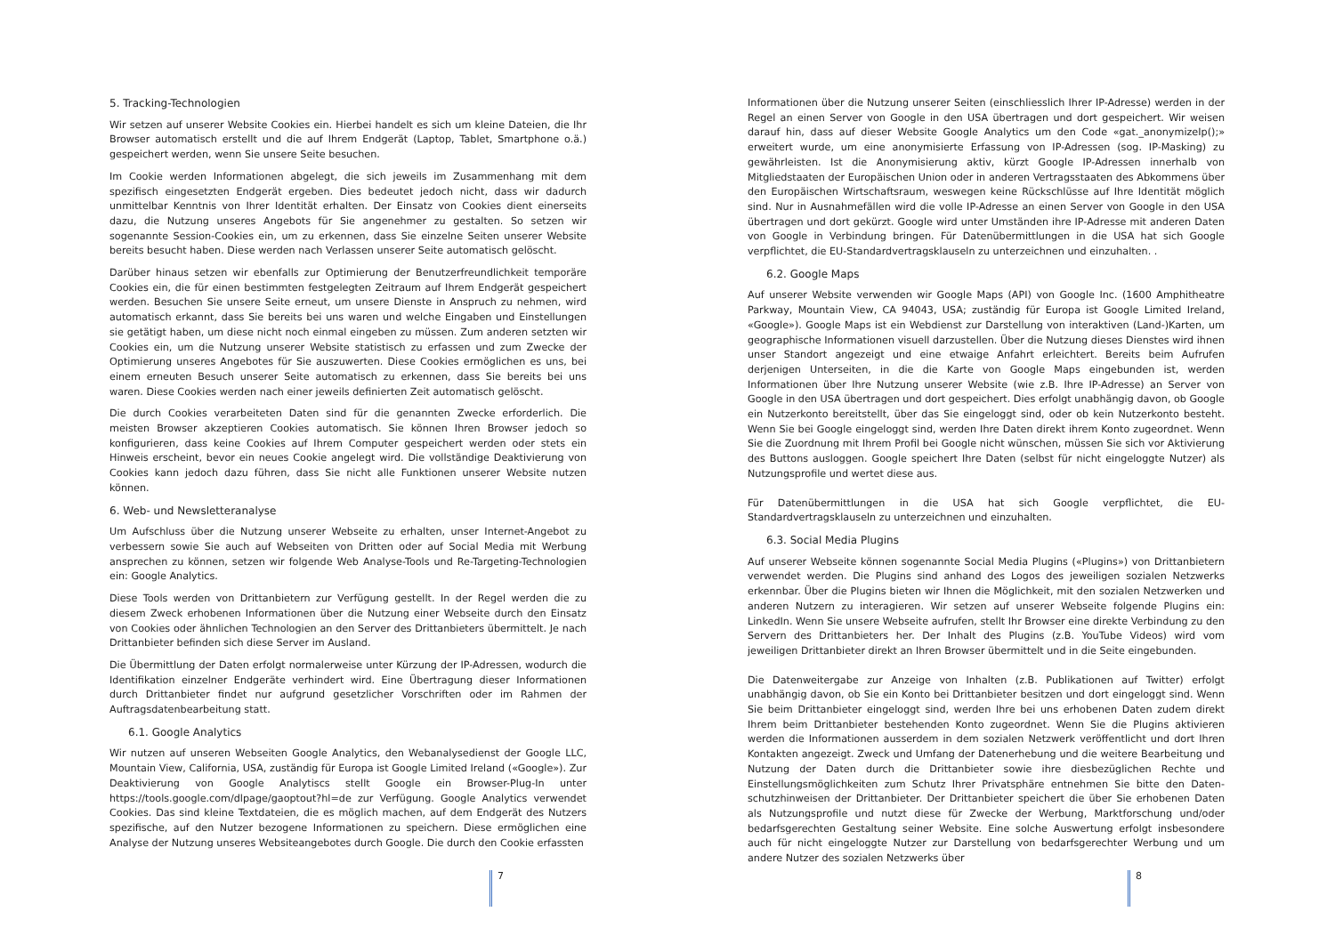5. Tracking-Technologien
Wir setzen auf unserer Website Cookies ein. Hierbei handelt es sich um kleine Dateien, die Ihr Browser automatisch erstellt und die auf Ihrem Endgerät (Laptop, Tablet, Smartphone o.ä.) gespeichert werden, wenn Sie unsere Seite besuchen.
Im Cookie werden Informationen abgelegt, die sich jeweils im Zusammenhang mit dem spezifisch eingesetzten Endgerät ergeben. Dies bedeutet jedoch nicht, dass wir dadurch unmittelbar Kenntnis von Ihrer Identität erhalten. Der Einsatz von Cookies dient einerseits dazu, die Nutzung unseres Angebots für Sie angenehmer zu gestalten. So setzen wir sogenannte Session-Cookies ein, um zu erkennen, dass Sie einzelne Seiten unserer Website bereits besucht haben. Diese werden nach Verlassen unserer Seite automatisch gelöscht.
Darüber hinaus setzen wir ebenfalls zur Optimierung der Benutzerfreundlichkeit temporäre Cookies ein, die für einen bestimmten festgelegten Zeitraum auf Ihrem Endgerät gespeichert werden. Besuchen Sie unsere Seite erneut, um unsere Dienste in Anspruch zu nehmen, wird automatisch erkannt, dass Sie bereits bei uns waren und welche Eingaben und Einstellungen sie getätigt haben, um diese nicht noch einmal eingeben zu müssen. Zum anderen setzten wir Cookies ein, um die Nutzung unserer Website statistisch zu erfassen und zum Zwecke der Optimierung unseres Angebotes für Sie auszuwerten. Diese Cookies ermöglichen es uns, bei einem erneuten Besuch unserer Seite automatisch zu erkennen, dass Sie bereits bei uns waren. Diese Cookies werden nach einer jeweils definierten Zeit automatisch gelöscht.
Die durch Cookies verarbeiteten Daten sind für die genannten Zwecke erforderlich. Die meisten Browser akzeptieren Cookies automatisch. Sie können Ihren Browser jedoch so konfigurieren, dass keine Cookies auf Ihrem Computer gespeichert werden oder stets ein Hinweis erscheint, bevor ein neues Cookie angelegt wird. Die vollständige Deaktivierung von Cookies kann jedoch dazu führen, dass Sie nicht alle Funktionen unserer Website nutzen können.
6. Web- und Newsletteranalyse
Um Aufschluss über die Nutzung unserer Webseite zu erhalten, unser Internet-Angebot zu verbessern sowie Sie auch auf Webseiten von Dritten oder auf Social Media mit Werbung ansprechen zu können, setzen wir folgende Web Analyse-Tools und Re-Targeting-Technologien ein: Google Analytics.
Diese Tools werden von Drittanbietern zur Verfügung gestellt. In der Regel werden die zu diesem Zweck erhobenen Informationen über die Nutzung einer Webseite durch den Einsatz von Cookies oder ähnlichen Technologien an den Server des Drittanbieters übermittelt. Je nach Drittanbieter befinden sich diese Server im Ausland.
Die Übermittlung der Daten erfolgt normalerweise unter Kürzung der IP-Adressen, wodurch die Identifikation einzelner Endgeräte verhindert wird. Eine Übertragung dieser Informationen durch Drittanbieter findet nur aufgrund gesetzlicher Vorschriften oder im Rahmen der Auftragsdatenbearbeitung statt.
6.1. Google Analytics
Wir nutzen auf unseren Webseiten Google Analytics, den Webanalysedienst der Google LLC, Mountain View, California, USA, zuständig für Europa ist Google Limited Ireland («Google»). Zur Deaktivierung von Google Analytiscs stellt Google ein Browser-Plug-In unter https://tools.google.com/dlpage/gaoptout?hl=de zur Verfügung. Google Analytics verwendet Cookies. Das sind kleine Textdateien, die es möglich machen, auf dem Endgerät des Nutzers spezifische, auf den Nutzer bezogene Informationen zu speichern. Diese ermöglichen eine Analyse der Nutzung unseres Websiteangebotes durch Google. Die durch den Cookie erfassten
7
Informationen über die Nutzung unserer Seiten (einschliesslich Ihrer IP-Adresse) werden in der Regel an einen Server von Google in den USA übertragen und dort gespeichert. Wir weisen darauf hin, dass auf dieser Website Google Analytics um den Code «gat._anonymizeIp();» erweitert wurde, um eine anonymisierte Erfassung von IP-Adressen (sog. IP-Masking) zu gewährleisten. Ist die Anonymisierung aktiv, kürzt Google IP-Adressen innerhalb von Mitgliedstaaten der Europäischen Union oder in anderen Vertragsstaaten des Abkommens über den Europäischen Wirtschaftsraum, weswegen keine Rückschlüsse auf Ihre Identität möglich sind. Nur in Ausnahmefällen wird die volle IP-Adresse an einen Server von Google in den USA übertragen und dort gekürzt. Google wird unter Umständen ihre IP-Adresse mit anderen Daten von Google in Verbindung bringen. Für Datenübermittlungen in die USA hat sich Google verpflichtet, die EU-Standardvertragsklauseln zu unterzeichnen und einzuhalten. .
6.2. Google Maps
Auf unserer Website verwenden wir Google Maps (API) von Google Inc. (1600 Amphitheatre Parkway, Mountain View, CA 94043, USA; zuständig für Europa ist Google Limited Ireland, «Google»). Google Maps ist ein Webdienst zur Darstellung von interaktiven (Land-)Karten, um geographische Informationen visuell darzustellen. Über die Nutzung dieses Dienstes wird ihnen unser Standort angezeigt und eine etwaige Anfahrt erleichtert. Bereits beim Aufrufen derjenigen Unterseiten, in die die Karte von Google Maps eingebunden ist, werden Informationen über Ihre Nutzung unserer Website (wie z.B. Ihre IP-Adresse) an Server von Google in den USA übertragen und dort gespeichert. Dies erfolgt unabhängig davon, ob Google ein Nutzerkonto bereitstellt, über das Sie eingeloggt sind, oder ob kein Nutzerkonto besteht. Wenn Sie bei Google eingeloggt sind, werden Ihre Daten direkt ihrem Konto zugeordnet. Wenn Sie die Zuordnung mit Ihrem Profil bei Google nicht wünschen, müssen Sie sich vor Aktivierung des Buttons ausloggen. Google speichert Ihre Daten (selbst für nicht eingeloggte Nutzer) als Nutzungsprofile und wertet diese aus.
Für Datenübermittlungen in die USA hat sich Google verpflichtet, die EU-Standardvertragsklauseln zu unterzeichnen und einzuhalten.
6.3. Social Media Plugins
Auf unserer Webseite können sogenannte Social Media Plugins («Plugins») von Drittanbietern verwendet werden. Die Plugins sind anhand des Logos des jeweiligen sozialen Netzwerks erkennbar. Über die Plugins bieten wir Ihnen die Möglichkeit, mit den sozialen Netzwerken und anderen Nutzern zu interagieren. Wir setzen auf unserer Webseite folgende Plugins ein: LinkedIn. Wenn Sie unsere Webseite aufrufen, stellt Ihr Browser eine direkte Verbindung zu den Servern des Drittanbieters her. Der Inhalt des Plugins (z.B. YouTube Videos) wird vom jeweiligen Drittanbieter direkt an Ihren Browser übermittelt und in die Seite eingebunden.
Die Datenweitergabe zur Anzeige von Inhalten (z.B. Publikationen auf Twitter) erfolgt unabhängig davon, ob Sie ein Konto bei Drittanbieter besitzen und dort eingeloggt sind. Wenn Sie beim Drittanbieter eingeloggt sind, werden Ihre bei uns erhobenen Daten zudem direkt Ihrem beim Drittanbieter bestehenden Konto zugeordnet. Wenn Sie die Plugins aktivieren werden die Informationen ausserdem in dem sozialen Netzwerk veröffentlicht und dort Ihren Kontakten angezeigt. Zweck und Umfang der Datenerhebung und die weitere Bearbeitung und Nutzung der Daten durch die Drittanbieter sowie ihre diesbezüglichen Rechte und Einstellungsmöglichkeiten zum Schutz Ihrer Privatsphäre entnehmen Sie bitte den Daten-schutzhinweisen der Drittanbieter. Der Drittanbieter speichert die über Sie erhobenen Daten als Nutzungsprofile und nutzt diese für Zwecke der Werbung, Marktforschung und/oder bedarfsgerechten Gestaltung seiner Website. Eine solche Auswertung erfolgt insbesondere auch für nicht eingeloggte Nutzer zur Darstellung von bedarfsgerechter Werbung und um andere Nutzer des sozialen Netzwerks über
8